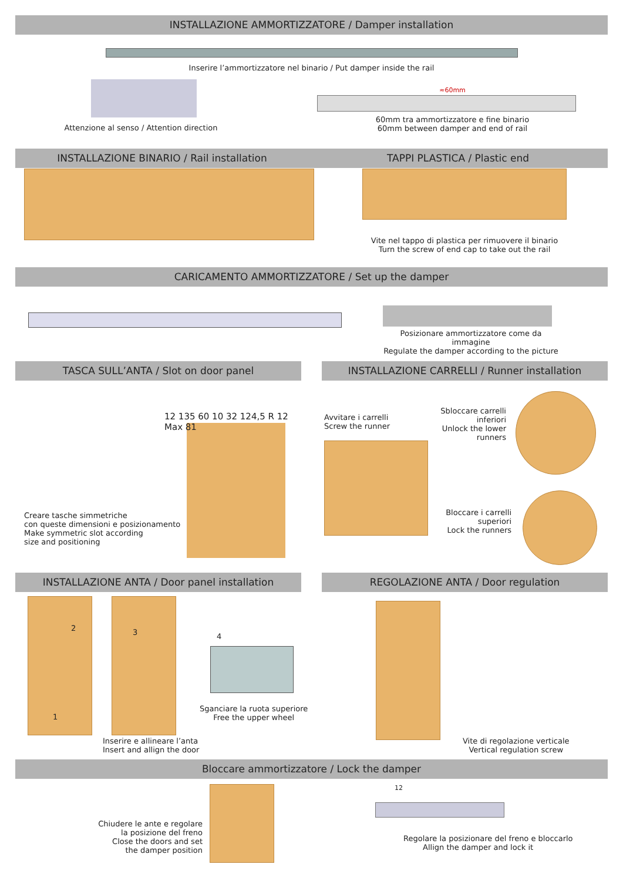INSTALLAZIONE AMMORTIZZATORE / Damper installation
Inserire l’ammortizzatore nel binario / Put damper inside the rail
Attenzione al senso / Attention direction
≈60mm
60mm tra ammortizzatore e fine binario
60mm between damper and end of rail
INSTALLAZIONE BINARIO / Rail installation
TAPPI PLASTICA / Plastic end
Vite nel tappo di plastica per rimuovere il binario
Turn the screw of end cap to take out the rail
CARICAMENTO AMMORTIZZATORE / Set up the damper
Posizionare ammortizzatore come da immagine
Regulate the damper according to the picture
TASCA SULL’ANTA / Slot on door panel
INSTALLAZIONE CARRELLI / Runner installation
12 135 60 10 32 124,5 R 12 Max 81
Creare tasche simmetriche
con queste dimensioni e posizionamento
Make symmetric slot according
size and positioning
Avvitare i carrelli
Screw the runner
Sbloccare carrelli inferiori
Unlock the lower runners
Bloccare i carrelli superiori
Lock the runners
INSTALLAZIONE ANTA / Door panel installation
REGOLAZIONE ANTA / Door regulation
2
1
3 4
Inserire e allineare l’anta
Insert and allign the door
Sganciare la ruota superiore
Free the upper wheel
Vite di regolazione verticale
Vertical regulation screw
Bloccare ammortizzatore / Lock the damper
Chiudere le ante e regolare
la posizione del freno
Close the doors and set
the damper position
12
Regolare la posizionare del freno e bloccarlo
Allign the damper and lock it